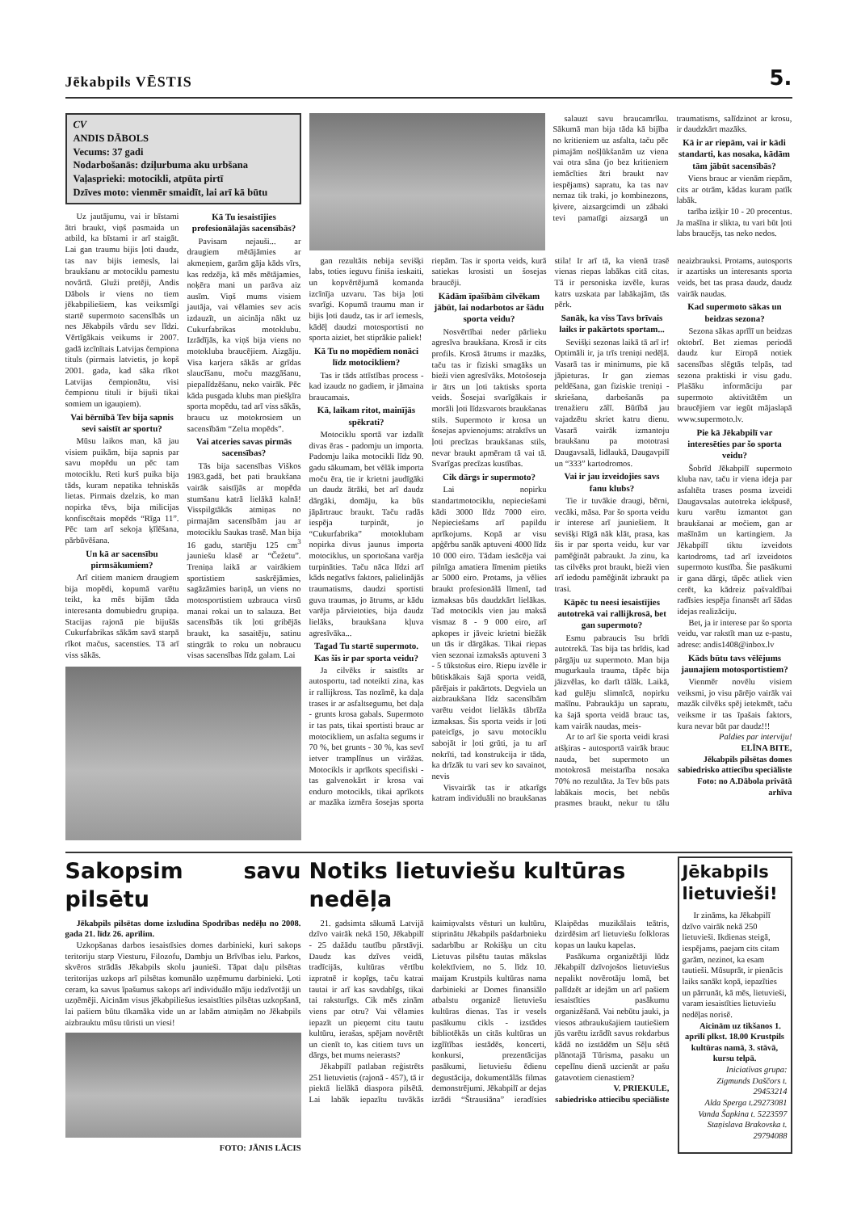Jēkabpils VĒSTIS 5.
CV
ANDIS DĀBOLS
Vecums: 37 gadi
Nodarbošanās: dziļurbuma aku urbšana
Vaļasprieki: motocikli, atpūta pirtī
Dzīves moto: vienmēr smaidīt, lai arī kā būtu
Uz jautājumu, vai ir bīstami ātri braukt, viņš pasmaida un atbild, ka bīstami ir arī staigāt. Lai gan traumu bijis ļoti daudz, tas nav bijis iemesls, lai braukšanu ar motociklu pamestu novārtā. Gluži pretēji, Andis Dābols ir viens no tiem jēkabpiliešiem, kas veiksmīgi startē supermoto sacensībās un nes Jēkabpils vārdu sev līdzi. Vērtīgākais veikums ir 2007. gadā izcīnītais Latvijas čempiona tituls (pirmais latvietis, jo kopš 2001. gada, kad sāka rīkot Latvijas čempionātu, visi čempionu tituli ir bijuši tikai somiem un igauņiem).
Vai bērnībā Tev bija sapnis sevi saistīt ar sportu?
Mūsu laikos man, kā jau visiem puikām, bija sapnis par savu mopēdu un pēc tam motociklu. Reti kurš puika bija tāds, kuram nepatika tehniskās lietas. Pirmais dzelzis, ko man nopirka tēvs, bija milicijas konfiscētais mopēds “Rīga 11”. Pēc tam arī sekoja ķīlēšana, pārbūvēšana.
Un kā ar sacensību pirmsākumiem?
Arī citiem maniem draugiem bija mopēdi, kopumā varētu teikt, ka mēs bijām tāda interesanta domubiedru grupiņa. Stacijas rajonā pie bijušās Cukurfabrikas sākām savā starpā rīkot mačus, sacensties. Tā arī viss sākās.
Kā Tu iesaistījies profesionālajās sacensībās?
Pavisam nejauši... ar draugiem mētājāmies ar akmeņiem, garām gāja kāds vīrs, kas redzēja, kā mēs mētājamies, noķēra mani un parāva aiz ausīm. Viņš mums visiem jautāja, vai vēlamies sev acis izdauzīt, un aicināja nākt uz Cukurfabrikas motoklubu. Izrādījās, ka viņš bija viens no motokluba braucējiem. Aizgāju. Visa karjera sākās ar grīdas slaucīšanu, moču mazgāšanu, piepalīdzēšanu, neko vairāk. Pēc kāda pusgada klubs man piešķīra sporta mopēdu, tad arī viss sākās, braucu uz motokrosiem un sacensībām “Zelta mopēds”.
Vai atceries savas pirmās sacensības?
Tās bija sacensības Viškos 1983.gadā, bet pati braukšana vairāk saistījās ar mopēda stumšanu katrā lielākā kalnā! Visspilgtākās atmiņas no pirmajām sacensībām jau ar motociklu Saukas trasē. Man bija 16 gadu, startēju 125 cm<sup>3</sup> jauniešu klasē ar “Čežetu”. Treniņa laikā ar vairākiem sportistiem saskrējāmies, sagāzāmies bariņā, un viens no motosportistiem uzbrauca virsū manai rokai un to salauza. Bet sacensībās tik ļoti gribējās braukt, ka sasaitēju, satinu stingrāk to roku un nobraucu visas sacensības līdz galam. Lai
salauzt savu braucamrīku. Sākumā man bija tāda kā bijība no kritieniem uz asfalta, taču pēc pimajām nošļūkšanām uz viena vai otra sāna (jo bez kritieniem iemācīties ātri braukt nav iespējams) sapratu, ka tas nav nemaz tik traki, jo kombinezons, ķivere, aizsargcimdi un zābaki tevi pamatīgi aizsargā un traumatisms, salīdzinot ar krosu, ir daudzkārt mazāks.
Kā ir ar riepām, vai ir kādi standarti, kas nosaka, kādām tām jābūt sacensībās?
Viens brauc ar vienām riepām, cits ar otrām, kādas kuram patīk labāk.
tarība izšķir 10 - 20 procentus. Ja mašīna ir slikta, tu vari būt ļoti labs braucējs, tas neko nedos.
gan rezultāts nebija sevišķi labs, toties ieguvu finiša ieskaiti, un kopvērtējumā komanda izcīnīja uzvaru. Tas bija ļoti svarīgi. Kopumā traumu man ir bijis ļoti daudz, tas ir arī iemesls, kādēļ daudzi motosportisti no sporta aiziet, bet stiprākie paliek!
Kā Tu no mopēdiem nonāci līdz motocikliem?
Tas ir tāds attīstības process - kad izaudz no gadiem, ir jāmaina braucamais.
Kā, laikam ritot, mainījās spēkrati?
Motociklu sportā var izdalīt divas ēras - padomju un importa. Padomju laika motocikli līdz 90. gadu sākumam, bet vēlāk importa moču ēra, tie ir krietni jaudīgāki un daudz ātrāki, bet arī daudz dārgāki, domāju, ka būs jāpārtrauc braukt. Taču radās iespēja turpināt, jo “Cukurfabrika” motoklubam nopirka divus jaunus importa motociklus, un sportošana varēja turpināties. Taču nāca līdzi arī kāds negatīvs faktors, palielinājās traumatisms, daudzi sportisti guva traumas, jo ātrums, ar kādu varēja pārvietoties, bija daudz lielāks, braukšana kļuva agresīvāka...
Tagad Tu startē supermoto. Kas šis ir par sporta veidu?
Ja cilvēks ir saistīts ar autosportu, tad noteikti zina, kas ir rallijkross. Tas nozīmē, ka daļa trases ir ar asfaltsegumu, bet daļa - grunts krosa gabals. Supermoto ir tas pats, tikai sportisti brauc ar motocikliem, un asfalta segums ir 70 %, bet grunts - 30 %, kas sevī ietver tramplīnus un virāžas. Motocikls ir aprīkots specifiski - tas galvenokārt ir krosa vai enduro motocikls, tikai aprīkots ar mazāka izmēra šosejas sporta riepām. Tas ir sporta veids, kurā satiekas krosisti un šosejas braucēji.
Kādām īpašībām cilvēkam jābūt, lai nodarbotos ar šādu sporta veidu?
Nosvērtībai neder pārlieku agresīva braukšana. Krosā ir cits profils. Krosā ātrums ir mazāks, taču tas ir fiziski smagāks un bieži vien agresīvāks. Motošoseja ir ātrs un ļoti taktisks sporta veids. Šosejai svarīgākais ir morāli ļoti līdzsvarots braukšanas stils. Supermoto ir krosa un šosejas apvienojums: atraktīvs un ļoti precīzas braukšanas stils, nevar braukt apmēram tā vai tā. Svarīgas precīzas kustības.
Cik dārgs ir supermoto?
Lai nopirku standartmotociklu, nepieciešami kādi 3000 līdz 7000 eiro. Nepieciešams arī papildu aprīkojums. Kopā ar visu apģērbu sanāk aptuveni 4000 līdz 10 000 eiro. Tādam iesācēja vai pilnīga amatiera līmenim pietiks ar 5000 eiro. Protams, ja vēlies braukt profesionālā līmenī, tad izmaksas būs daudzkārt lielākas. Tad motocikls vien jau maksā vismaz 8 - 9 000 eiro, arī apkopes ir jāveic krietni biežāk un tās ir dārgākas. Tikai riepas vien sezonai izmaksās aptuveni 3 - 5 tūkstošus eiro. Riepu izvēle ir būtiskākais šajā sporta veidā, pārējais ir pakārtots. Degviela un aizbraukšana līdz sacensībām varētu veidot lielākās tābrīža izmaksas. Šis sporta veids ir ļoti pateicīgs, jo savu motociklu sabojāt ir ļoti grūti, ja tu arī nokrīti, tad konstrukcija ir tāda, ka drīzāk tu vari sev ko savainot, nevis
Visvairāk tas ir atkarīgs katram individuāli no braukšanas stila! Ir arī tā, ka vienā trasē vienas riepas labākas citā citas. Tā ir personiska izvēle, kuras katrs uzskata par labākajām, tās pērk.
Sanāk, ka viss Tavs brīvais laiks ir pakārtots sportam...
Sevišķi sezonas laikā tā arī ir! Optimāli ir, ja trīs treniņi nedēļā. Vasarā tas ir minimums, pie kā jāpieturas. Ir gan ziemas peldēšana, gan fiziskie treniņi - skriešana, darbošanās pa trenažieru zālī. Būtībā jau vajadzētu skriet katru dienu. Vasarā vairāk izmantoju braukšanu pa mototrasi Daugavsalā, lidlaukā, Daugavpilī un “333” kartodromos.
Vai ir jau izveidojies savs fanu klubs?
Tie ir tuvākie draugi, bērni, vecāki, māsa. Par šo sporta veidu ir interese arī jauniešiem. It sevišķi Rīgā nāk klāt, prasa, kas šis ir par sporta veidu, kur var pamēģināt pabraukt. Ja zinu, ka tas cilvēks prot braukt, bieži vien arī iedodu pamēģināt izbraukt pa trasi.
Kāpēc tu neesi iesaistījies autotrekā vai rallijkrosā, bet gan supermoto?
Esmu pabraucis īsu brīdi autotrekā. Tas bija tas brīdis, kad pārgāju uz supermoto. Man bija mugurkaula trauma, tāpēc bija jāizvēlas, ko darīt tālāk. Laikā, kad gulēju slimnīcā, nopirku mašīnu. Pabraukāju un sapratu, ka šajā sporta veidā brauc tas, kam vairāk naudas, meis-
Ar to arī šie sporta veidi krasi atšķiras - autosportā vairāk brauc nauda, bet supermoto un motokrosā meistarība nosaka 70% no rezultāta. Ja Tev būs pats labākais mocis, bet nebūs prasmes braukt, nekur tu tālu neaizbrauksi. Protams, autosports ir azartisks un interesants sporta veids, bet tas prasa daudz, daudz vairāk naudas.
Kad supermoto sākas un beidzas sezona?
Sezona sākas aprīlī un beidzas oktobrī. Bet ziemas periodā daudz kur Eiropā notiek sacensības slēgtās telpās, tad sezona praktiski ir visu gadu. Plašāku informāciju par supermoto aktivitātēm un braucējiem var iegūt mājaslapā www.supermoto.lv.
Pie kā Jēkabpilī var interesēties par šo sporta veidu?
Šobrīd Jēkabpilī supermoto kluba nav, taču ir viena ideja par asfaltēta trases posma izveidi Daugavsalas autotreka iekšpusē, kuru varētu izmantot gan braukšanai ar močiem, gan ar mašīnām un kartingiem. Ja Jēkabpilī tiktu izveidots kartodroms, tad arī izveidotos supermoto kustība. Šie pasākumi ir gana dārgi, tāpēc atliek vien cerēt, ka kādreiz pašvaldībai radīsies iespēja finansēt arī šādas idejas realizāciju.
Bet, ja ir interese par šo sporta veidu, var rakstīt man uz e-pastu, adrese: andis1408@inbox.lv
Kāds būtu tavs vēlējums jaunajiem motosportistiem?
Vienmēr novēlu visiem veiksmi, jo visu pārējo vairāk vai mazāk cilvēks spēj ietekmēt, taču veiksme ir tas īpašais faktors, kura nevar būt par daudz!!!
Paldies par interviju!
ELĪNA BITE,
Jēkabpils pilsētas domes sabiedrisko attiecību speciāliste
Foto: no A.Dābola privātā arhīva
Sakopsim savu pilsētu
Jēkabpils pilsētas dome izsludina Spodrības nedēļu no 2008. gada 21. līdz 26. aprīlim.
Uzkopšanas darbos iesaistīsies domes darbinieki, kuri sakops teritoriju starp Viesturu, Filozofu, Dambju un Brīvības ielu. Parkos, skvēros strādās Jēkabpils skolu jaunieši. Tāpat daļu pilsētas teritorijas uzkops arī pilsētas komunālo uzņēmumu darbinieki. Ļoti ceram, ka savus īpašumus sakops arī individuālo māju iedzīvotāji un uzņēmēji. Aicinām visus jēkabpiliešus iesaistīties pilsētas uzkopšanā, lai pašiem būtu tīkamāka vide un ar labām atmiņām no Jēkabpils aizbrauktu mūsu tūristi un viesi!
FOTO: JĀNIS LĀCIS
Notiks lietuviešu kultūras nedēļa
21. gadsimta sākumā Latvijā dzīvo vairāk nekā 150, Jēkabpilī - 25 dažādu tautību pārstāvji. Daudz kas dzīves veidā, tradīcijās, kultūras vērtību izpratnē ir kopīgs, taču katrai tautai ir arī kas savdabīgs, tikai tai raksturīgs. Cik mēs zinām viens par otru? Vai vēlamies iepazīt un pieņemt citu tautu kultūru, ierašas, spējam novērtēt un cienīt to, kas citiem tuvs un dārgs, bet mums neierasts?
Jēkabpilī patlaban reģistrēts 251 lietuvietis (rajonā - 457), tā ir piektā lielākā diaspora pilsētā. Lai labāk iepazītu tuvākās kaimiņvalsts vēsturi un kultūru, stiprinātu Jēkabpils pašdarbnieku sadarbību ar Rokišķu un citu Lietuvas pilsētu tautas mākslas kolektīviem, no 5. līdz 10. maijam Krustpils kultūras nama darbinieki ar Domes finansiālo atbalstu organizē lietuviešu kultūras dienas. Tas ir vesels pasākumu cikls - izstādes bibliotēkās un citās kultūras un izglītības iestādēs, koncerti, konkursi, prezentācijas pasākumi, lietuviešu ēdienu degustācija, dokumentālās filmas demonstrējumi. Jēkabpilī ar dejas izrādi “Štrausiāna” ieradīsies Klaipēdas muzikālais teātris, dzirdēsim arī lietuviešu folkloras kopas un lauku kapelas.
Pasākuma organizētāji lūdz Jēkabpilī dzīvojošos lietuviešus nepalikt novērotāju lomā, bet palīdzēt ar idejām un arī pašiem iesaistīties pasākumu organizēšanā. Vai nebūtu jauki, ja viesos atbraukušajiem tautiešiem jūs varētu izrādīt savus rokdarbus kādā no izstādēm un Sēļu sētā plānotajā Tūrisma, pasaku un cepelīnu dienā uzcienāt ar pašu gatavotiem cienastiem?
V. PRIEKULE,
sabiedrisko attiecību speciāliste
Jēkabpils lietuvieši!
Ir zināms, ka Jēkabpilī dzīvo vairāk nekā 250 lietuvieši. Ikdienas steigā, iespējams, paejam cits citam garām, nezinot, ka esam tautieši. Mūsuprāt, ir pienācis laiks sanākt kopā, iepazīties un pārrunāt, kā mēs, lietuvieši, varam iesaistīties lietuviešu nedēļas norisē.
Aicinām uz tikšanos 1. aprīlī plkst. 18.00 Krustpils kultūras namā, 3. stāvā, kursu telpā.
Iniciatīvas grupa:
Zigmunds Daščors t. 29453214
Alda Sperga t.29273081
Vanda Šapkina t. 5223597
Staņislava Brakovska t. 29794088